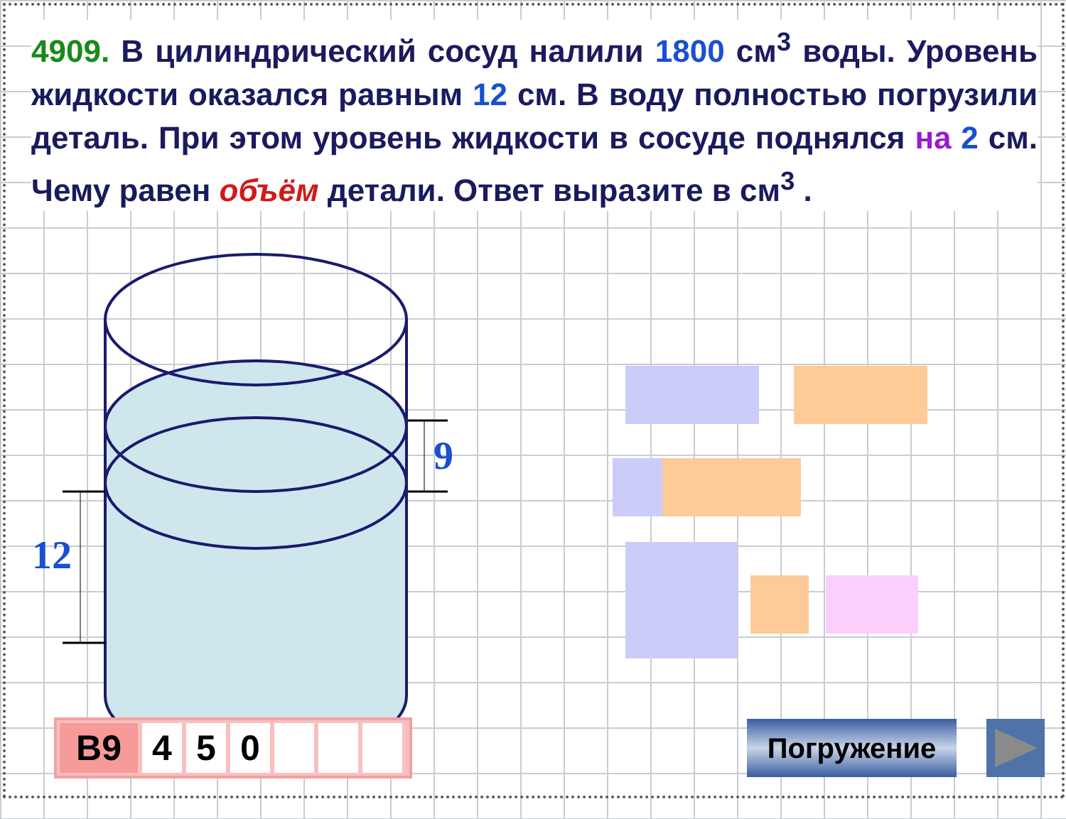4909. В цилиндрический сосуд налили 1800 см<sup>3</sup> воды. Уровень жидкости оказался равным 12 см. В воду полностью погрузили деталь. При этом уровень жидкости в сосуде поднялся на 2 см. Чему равен объём детали. Ответ выразите в см<sup>3</sup> .
12
9
В9 4 5 0 Погружение